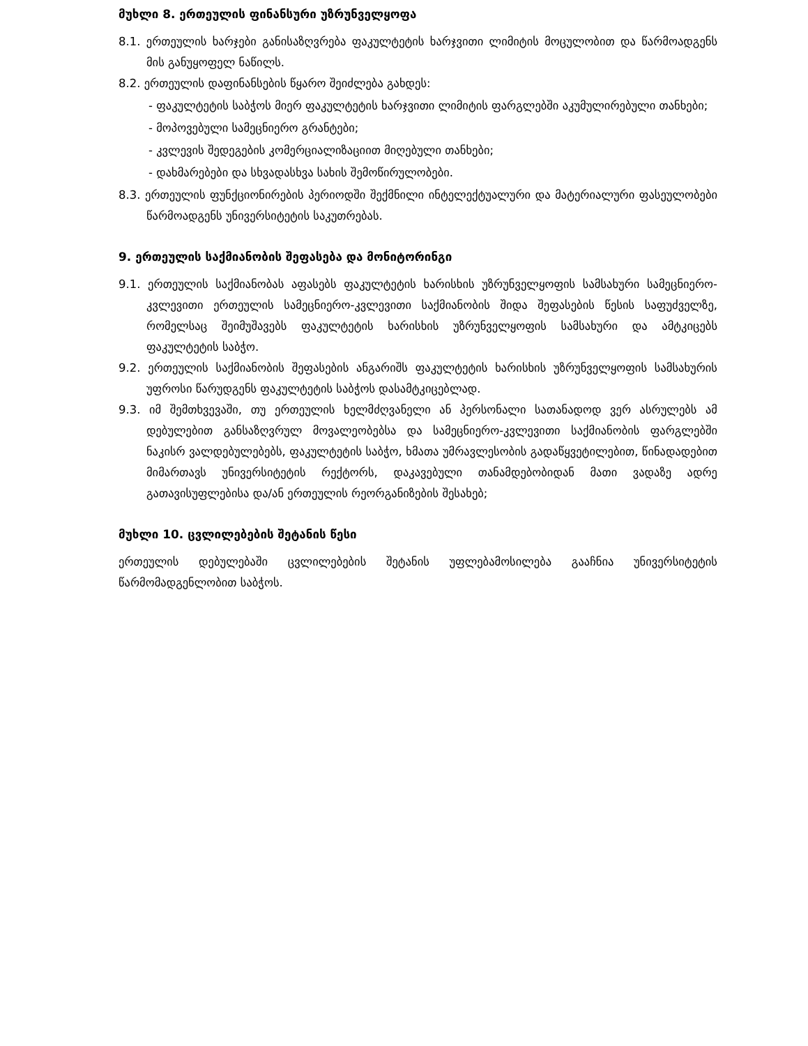მუხლი 8. ერთეულის ფინანსური უზრუნველყოფა
8.1. ერთეულის ხარჯები განისაზღვრება ფაკულტეტის ხარჯვითი ლიმიტის მოცულობით და წარმოადგენს მის განუყოფელ ნაწილს.
8.2. ერთეულის დაფინანსების წყარო შეიძლება გახდეს:
- ფაკულტეტის საბჭოს მიერ ფაკულტეტის ხარჯვითი ლიმიტის ფარგლებში აკუმულირებული თანხები;
- მოპოვებული სამეცნიერო გრანტები;
- კვლევის შედეგების კომერციალიზაციით მიღებული თანხები;
- დახმარებები და სხვადასხვა სახის შემოწირულობები.
8.3. ერთეულის ფუნქციონირების პერიოდში შექმნილი ინტელექტუალური და მატერიალური ფასეულობები წარმოადგენს უნივერსიტეტის საკუთრებას.
9. ერთეულის საქმიანობის შეფასება და მონიტორინგი
9.1. ერთეულის საქმიანობას აფასებს ფაკულტეტის ხარისხის უზრუნველყოფის სამსახური სამეცნიერო-კვლევითი ერთეულის სამეცნიერო-კვლევითი საქმიანობის შიდა შეფასების წესის საფუძველზე, რომელსაც შეიმუშავებს ფაკულტეტის ხარისხის უზრუნველყოფის სამსახური და ამტკიცებს ფაკულტეტის საბჭო.
9.2. ერთეულის საქმიანობის შეფასების ანგარიშს ფაკულტეტის ხარისხის უზრუნველყოფის სამსახურის უფროსი წარუდგენს ფაკულტეტის საბჭოს დასამტკიცებლად.
9.3. იმ შემთხვევაში, თუ ერთეულის ხელმძღვანელი ან პერსონალი სათანადოდ ვერ ასრულებს ამ დებულებით განსაზღვრულ მოვალეობებსა და სამეცნიერო-კვლევითი საქმიანობის ფარგლებში ნაკისრ ვალდებულებებს, ფაკულტეტის საბჭო, ხმათა უმრავლესობის გადაწყვეტილებით, წინადადებით მიმართავს უნივერსიტეტის რექტორს, დაკავებული თანამდებობიდან მათი ვადაზე ადრე გათავისუფლებისა და/ან ერთეულის რეორგანიზების შესახებ;
მუხლი 10. ცვლილებების შეტანის წესი
ერთეულის დებულებაში ცვლილებების შეტანის უფლებამოსილება გააჩნია უნივერსიტეტის წარმომადგენლობით საბჭოს.